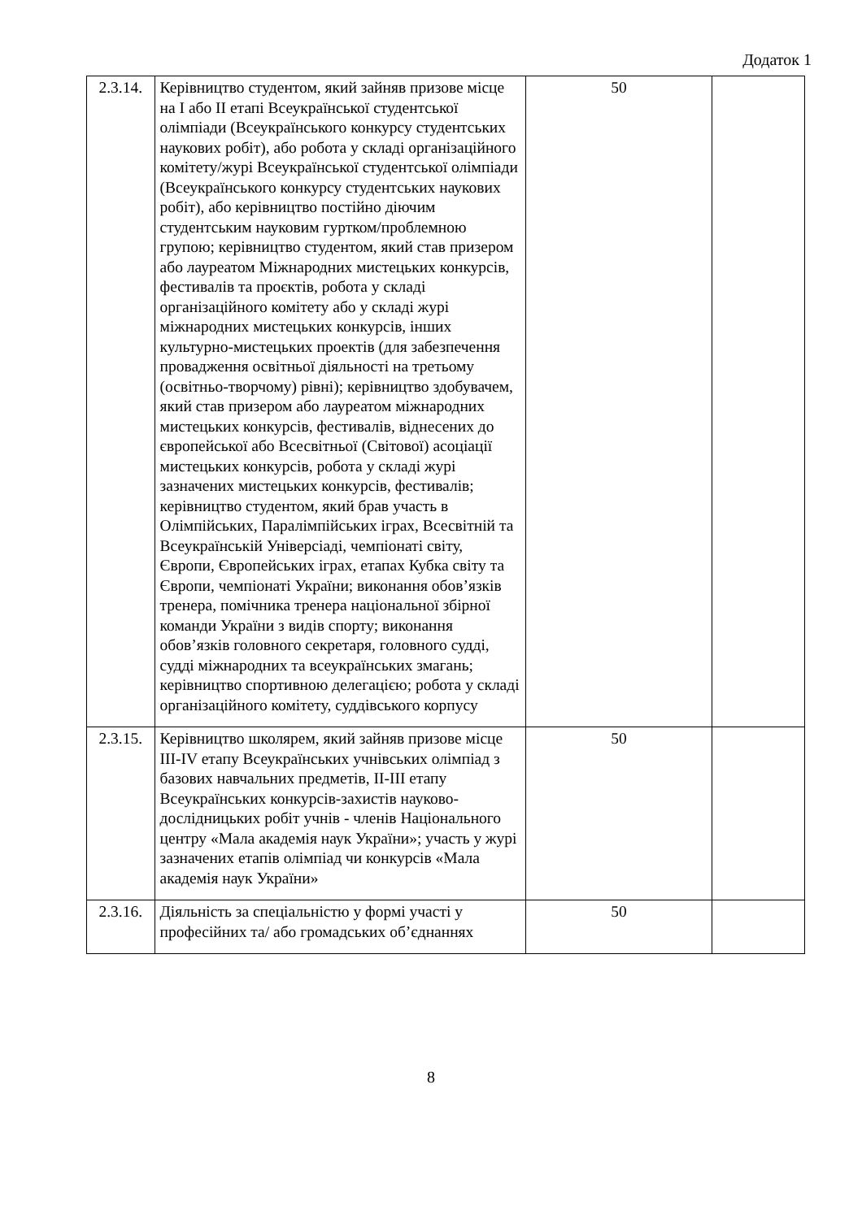Додаток 1
| 2.3.14. | Керівництво студентом, який зайняв призове місце на I або II етапі Всеукраїнської студентської олімпіади (Всеукраїнського конкурсу студентських наукових робіт), або робота у складі організаційного комітету/журі Всеукраїнської студентської олімпіади (Всеукраїнського конкурсу студентських наукових робіт), або керівництво постійно діючим студентським науковим гуртком/проблемною групою; керівництво студентом, який став призером або лауреатом Міжнародних мистецьких конкурсів, фестивалів та проєктів, робота у складі організаційного комітету або у складі журі міжнародних мистецьких конкурсів, інших культурно-мистецьких проектів (для забезпечення провадження освітньої діяльності на третьому (освітньо-творчому) рівні); керівництво здобувачем, який став призером або лауреатом міжнародних мистецьких конкурсів, фестивалів, віднесених до європейської або Всесвітньої (Світової) асоціації мистецьких конкурсів, робота у складі журі зазначених мистецьких конкурсів, фестивалів; керівництво студентом, який брав участь в Олімпійських, Паралімпійських іграх, Всесвітній та Всеукраїнській Універсіаді, чемпіонаті світу, Європи, Європейських іграх, етапах Кубка світу та Європи, чемпіонаті України; виконання обов’язків тренера, помічника тренера національної збірної команди України з видів спорту; виконання обов’язків головного секретаря, головного судді, судді міжнародних та всеукраїнських змагань; керівництво спортивною делегацією; робота у складі організаційного комітету, суддівського корпусу | 50 | |
| 2.3.15. | Керівництво школярем, який зайняв призове місце III-IV етапу Всеукраїнських учнівських олімпіад з базових навчальних предметів, II-III етапу Всеукраїнських конкурсів-захистів науково-дослідницьких робіт учнів - членів Національного центру «Мала академія наук України»; участь у журі зазначених етапів олімпіад чи конкурсів «Мала академія наук України» | 50 | |
| 2.3.16. | Діяльність за спеціальністю у формі участі у професійних та/ або громадських об’єднаннях | 50 | |
8